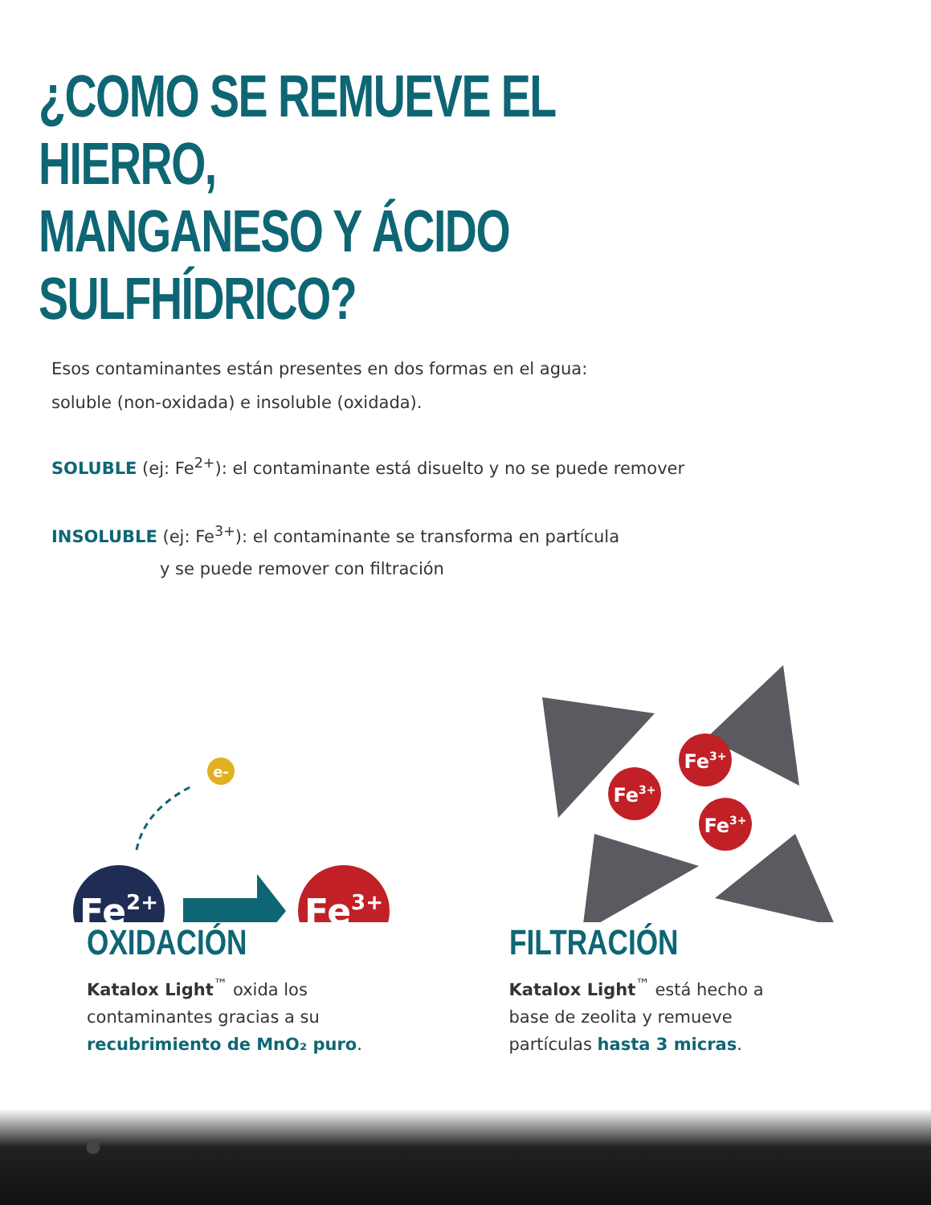¿COMO SE REMUEVE EL HIERRO,
MANGANESO Y ÁCIDO SULFHÍDRICO?
Esos contaminantes están presentes en dos formas en el agua:
soluble (non-oxidada) e insoluble (oxidada).
SOLUBLE (ej: Fe<sup>2+</sup>): el contaminante está disuelto y no se puede remover
INSOLUBLE (ej: Fe<sup>3+</sup>): el contaminante se transforma en partícula
y se puede remover con filtración
e-
Fe2+
Fe3+
Fe3+
Fe3+
Fe3+
OXIDACIÓN
Katalox Light<sup>™</sup> oxida los
contaminantes gracias a su
recubrimiento de MnO₂ puro.
FILTRACIÓN
Katalox Light<sup>™</sup> está hecho a
base de zeolita y remueve
partículas hasta 3 micras.